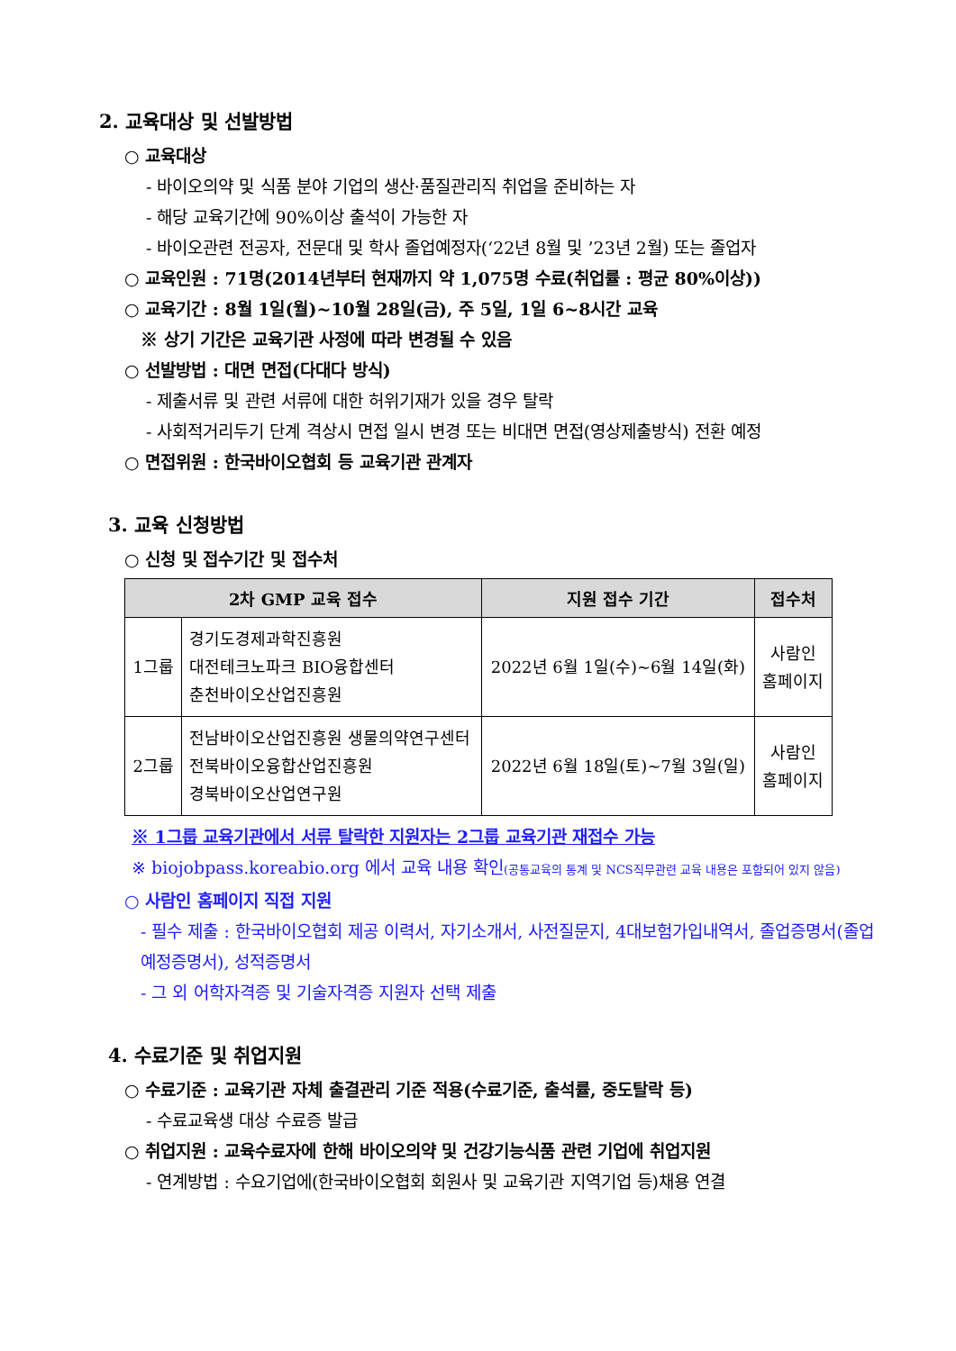2. 교육대상 및 선발방법
○ 교육대상
- 바이오의약 및 식품 분야 기업의 생산·품질관리직 취업을 준비하는 자
- 해당 교육기간에 90%이상 출석이 가능한 자
- 바이오관련 전공자, 전문대 및 학사 졸업예정자(‘22년 8월 및 ’23년 2월) 또는 졸업자
○ 교육인원 : 71명(2014년부터 현재까지 약 1,075명 수료(취업률 : 평균 80%이상))
○ 교육기간 : 8월 1일(월)~10월 28일(금), 주 5일, 1일 6~8시간 교육
※ 상기 기간은 교육기관 사정에 따라 변경될 수 있음
○ 선발방법 : 대면 면접(다대다 방식)
- 제출서류 및 관련 서류에 대한 허위기재가 있을 경우 탈락
- 사회적거리두기 단계 격상시 면접 일시 변경 또는 비대면 면접(영상제출방식) 전환 예정
○ 면접위원 : 한국바이오협회 등 교육기관 관계자
3. 교육 신청방법
○ 신청 및 접수기간 및 접수처
| 2차 GMP 교육 접수 | | 지원 접수 기간 | 접수처 |
| --- | --- | --- | --- |
| 1그룹 | 경기도경제과학진흥원 대전테크노파크 BIO융합센터 춘천바이오산업진흥원 | 2022년 6월 1일(수)~6월 14일(화) | 사람인 홈페이지 |
| 2그룹 | 전남바이오산업진흥원 생물의약연구센터 전북바이오융합산업진흥원 경북바이오산업연구원 | 2022년 6월 18일(토)~7월 3일(일) | 사람인 홈페이지 |
※ 1그룹 교육기관에서 서류 탈락한 지원자는 2그룹 교육기관 재접수 가능
※ biojobpass.koreabio.org 에서 교육 내용 확인(공통교육의 통계 및 NCS직무관련 교육 내용은 포함되어 있지 않음)
○ 사람인 홈페이지 직접 지원
- 필수 제출 : 한국바이오협회 제공 이력서, 자기소개서, 사전질문지, 4대보험가입내역서, 졸업증명서(졸업예정증명서), 성적증명서
- 그 외 어학자격증 및 기술자격증 지원자 선택 제출
4. 수료기준 및 취업지원
○ 수료기준 : 교육기관 자체 출결관리 기준 적용(수료기준, 출석률, 중도탈락 등)
- 수료교육생 대상 수료증 발급
○ 취업지원 : 교육수료자에 한해 바이오의약 및 건강기능식품 관련 기업에 취업지원
- 연계방법 : 수요기업에(한국바이오협회 회원사 및 교육기관 지역기업 등)채용 연결